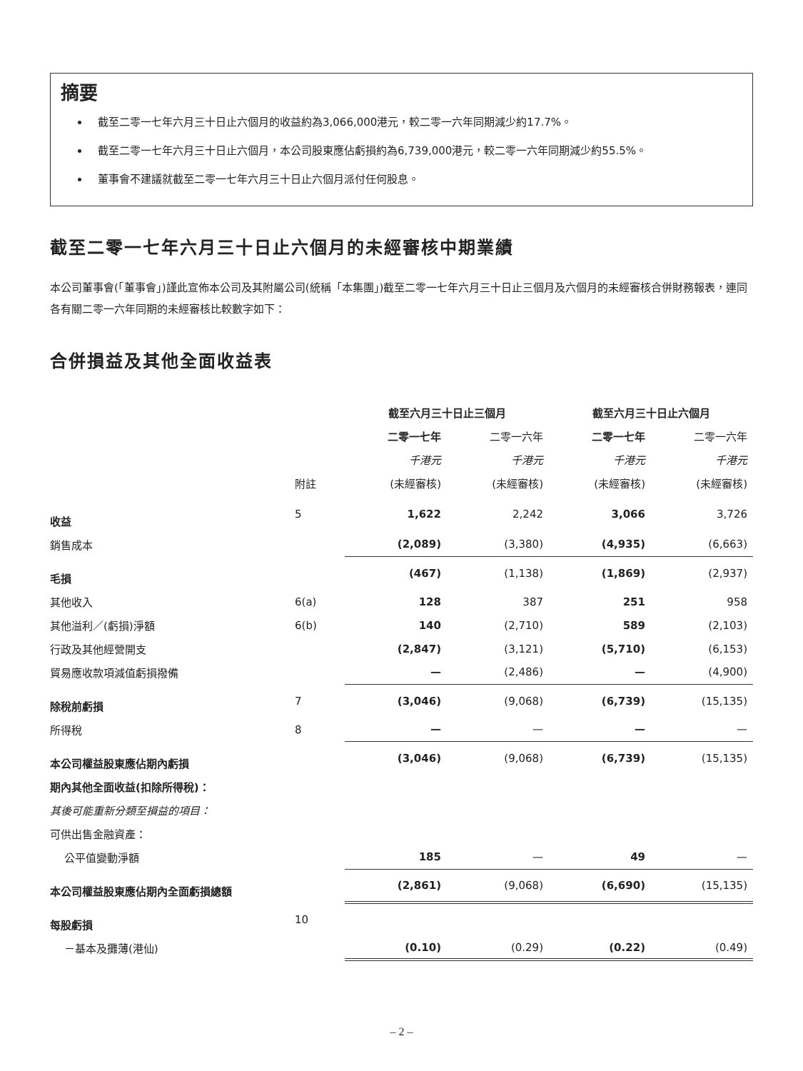摘要
截至二零一七年六月三十日止六個月的收益約為3,066,000港元，較二零一六年同期減少約17.7%。
截至二零一七年六月三十日止六個月，本公司股東應佔虧損約為6,739,000港元，較二零一六年同期減少約55.5%。
董事會不建議就截至二零一七年六月三十日止六個月派付任何股息。
截至二零一七年六月三十日止六個月的未經審核中期業績
本公司董事會(「董事會」)謹此宣佈本公司及其附屬公司(統稱「本集團」)截至二零一七年六月三十日止三個月及六個月的未經審核合併財務報表，連同各有關二零一六年同期的未經審核比較數字如下：
合併損益及其他全面收益表
| | | 截至六月三十日止三個月 | | 截至六月三十日止六個月 | |
| --- | --- | --- | --- | --- | --- |
| | | 二零一七年 | 二零一六年 | 二零一七年 | 二零一六年 |
| | | 千港元 | 千港元 | 千港元 | 千港元 |
| | 附註 | (未經審核) | (未經審核) | (未經審核) | (未經審核) |
| 收益 | 5 | 1,622 | 2,242 | 3,066 | 3,726 |
| 銷售成本 | | (2,089) | (3,380) | (4,935) | (6,663) |
| 毛損 | | (467) | (1,138) | (1,869) | (2,937) |
| 其他收入 | 6(a) | 128 | 387 | 251 | 958 |
| 其他溢利／(虧損)淨額 | 6(b) | 140 | (2,710) | 589 | (2,103) |
| 行政及其他經營開支 | | (2,847) | (3,121) | (5,710) | (6,153) |
| 貿易應收款項減值虧損撥備 | | — | (2,486) | — | (4,900) |
| 除稅前虧損 | 7 | (3,046) | (9,068) | (6,739) | (15,135) |
| 所得稅 | 8 | — | — | — | — |
| 本公司權益股東應佔期內虧損 | | (3,046) | (9,068) | (6,739) | (15,135) |
| 期內其他全面收益(扣除所得稅)： | | | | | |
| 其後可能重新分類至損益的項目： | | | | | |
| 可供出售金融資產： | | | | | |
| 公平值變動淨額 | | 185 | — | 49 | — |
| 本公司權益股東應佔期內全面虧損總額 | | (2,861) | (9,068) | (6,690) | (15,135) |
| 每股虧損 | 10 | | | | |
| －基本及攤薄(港仙) | | (0.10) | (0.29) | (0.22) | (0.49) |
– 2 –